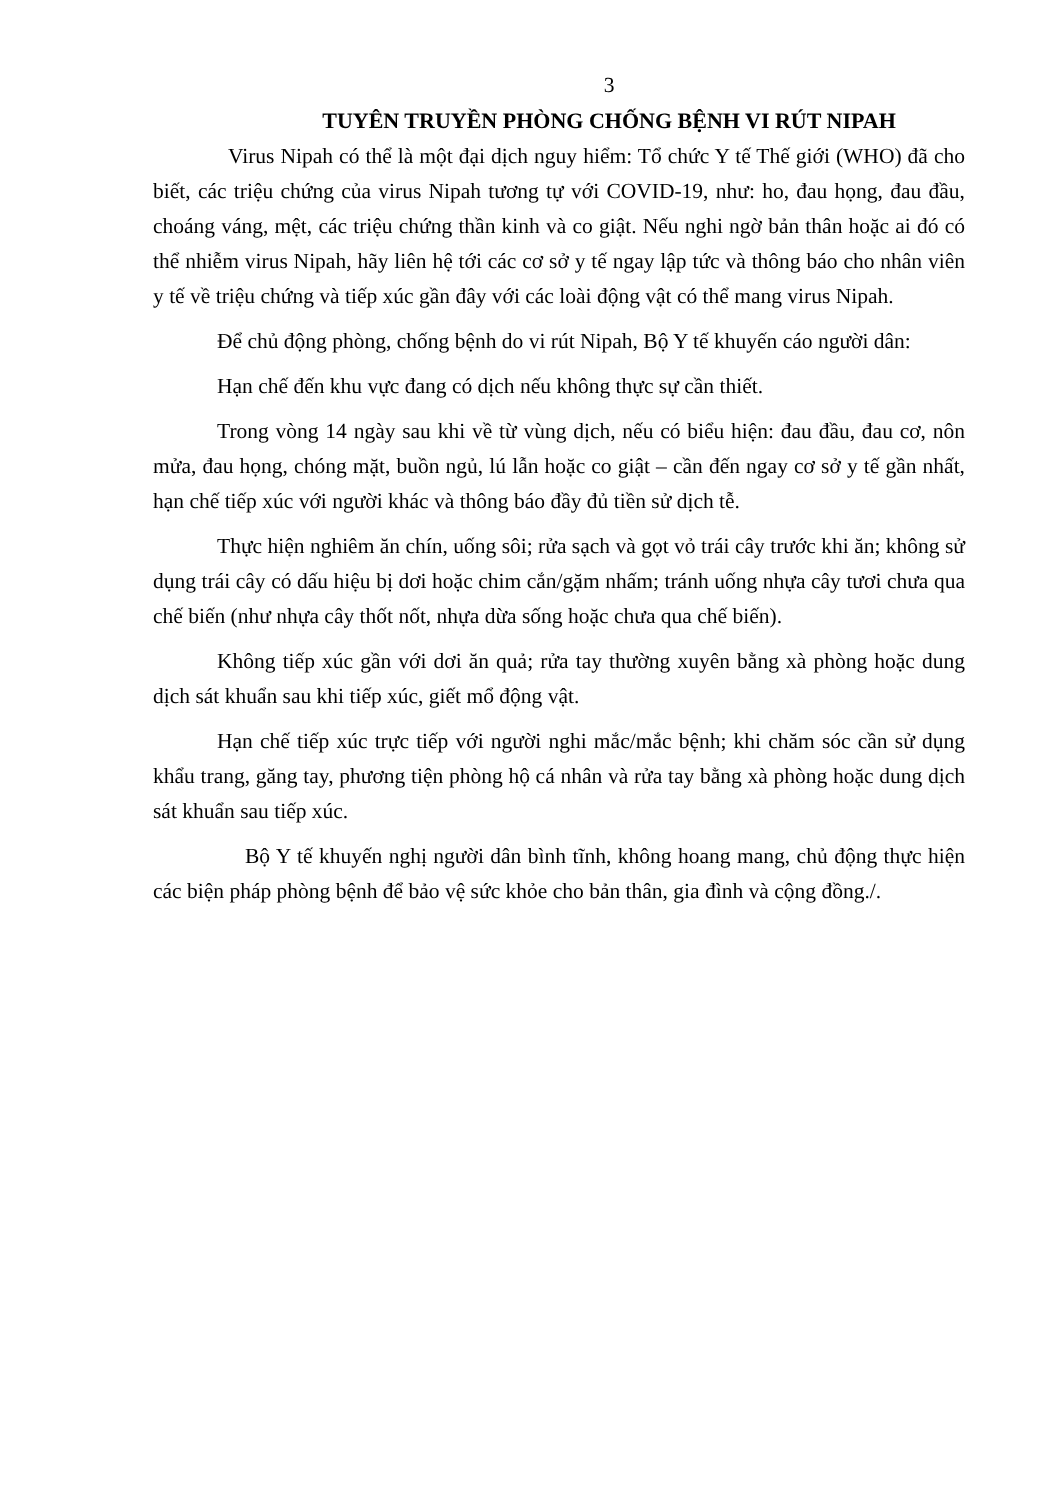3
TUYÊN TRUYỀN PHÒNG CHỐNG BỆNH VI RÚT NIPAH
Virus Nipah có thể là một đại dịch nguy hiểm: Tổ chức Y tế Thế giới (WHO) đã cho biết, các triệu chứng của virus Nipah tương tự với COVID-19, như: ho, đau họng, đau đầu, choáng váng, mệt, các triệu chứng thần kinh và co giật. Nếu nghi ngờ bản thân hoặc ai đó có thể nhiễm virus Nipah, hãy liên hệ tới các cơ sở y tế ngay lập tức và thông báo cho nhân viên y tế về triệu chứng và tiếp xúc gần đây với các loài động vật có thể mang virus Nipah.
Để chủ động phòng, chống bệnh do vi rút Nipah, Bộ Y tế khuyến cáo người dân:
Hạn chế đến khu vực đang có dịch nếu không thực sự cần thiết.
Trong vòng 14 ngày sau khi về từ vùng dịch, nếu có biểu hiện: đau đầu, đau cơ, nôn mửa, đau họng, chóng mặt, buồn ngủ, lú lẫn hoặc co giật – cần đến ngay cơ sở y tế gần nhất, hạn chế tiếp xúc với người khác và thông báo đầy đủ tiền sử dịch tễ.
Thực hiện nghiêm ăn chín, uống sôi; rửa sạch và gọt vỏ trái cây trước khi ăn; không sử dụng trái cây có dấu hiệu bị dơi hoặc chim cắn/gặm nhấm; tránh uống nhựa cây tươi chưa qua chế biến (như nhựa cây thốt nốt, nhựa dừa sống hoặc chưa qua chế biến).
Không tiếp xúc gần với dơi ăn quả; rửa tay thường xuyên bằng xà phòng hoặc dung dịch sát khuẩn sau khi tiếp xúc, giết mổ động vật.
Hạn chế tiếp xúc trực tiếp với người nghi mắc/mắc bệnh; khi chăm sóc cần sử dụng khẩu trang, găng tay, phương tiện phòng hộ cá nhân và rửa tay bằng xà phòng hoặc dung dịch sát khuẩn sau tiếp xúc.
Bộ Y tế khuyến nghị người dân bình tĩnh, không hoang mang, chủ động thực hiện các biện pháp phòng bệnh để bảo vệ sức khỏe cho bản thân, gia đình và cộng đồng./.